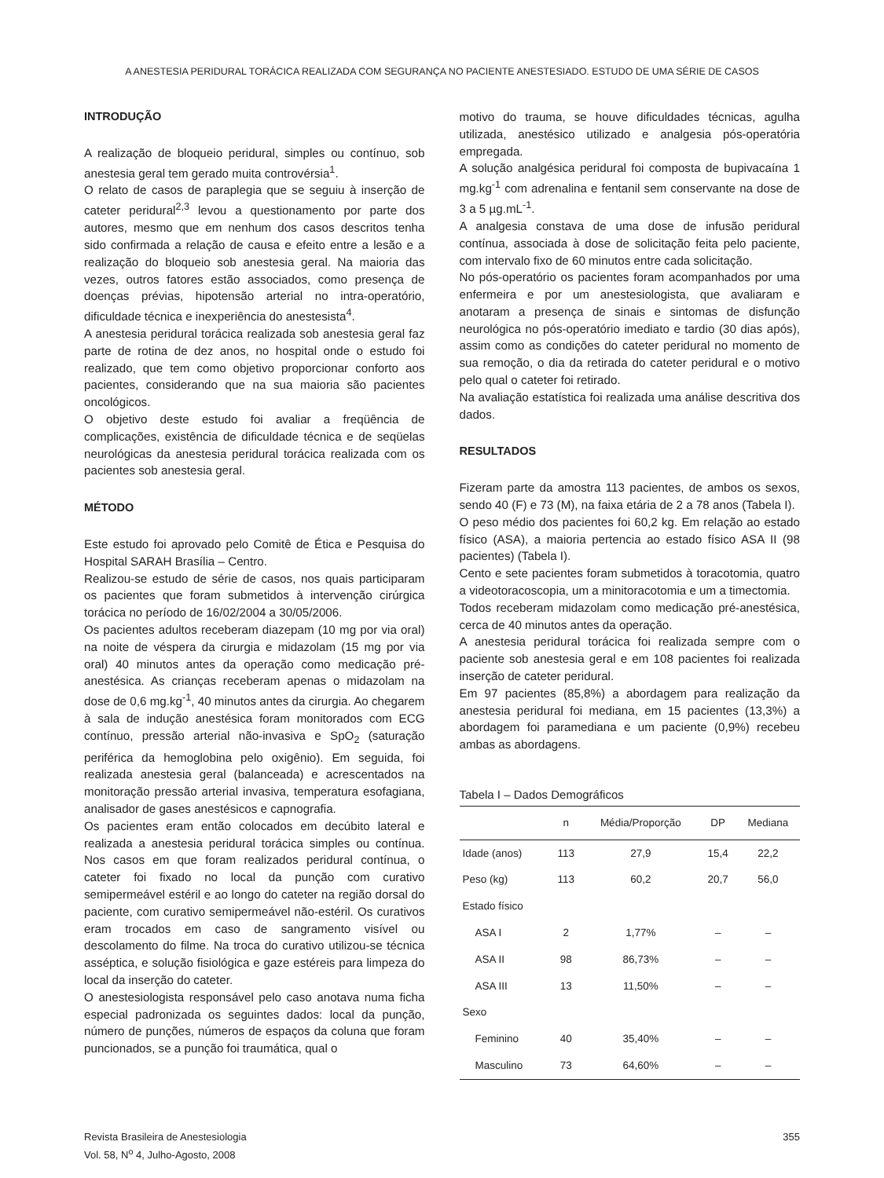A ANESTESIA PERIDURAL TORÁCICA REALIZADA COM SEGURANÇA NO PACIENTE ANESTESIADO. ESTUDO DE UMA SÉRIE DE CASOS
INTRODUÇÃO
A realização de bloqueio peridural, simples ou contínuo, sob anestesia geral tem gerado muita controvérsia<sup>1</sup>.
O relato de casos de paraplegia que se seguiu à inserção de cateter peridural<sup>2,3</sup> levou a questionamento por parte dos autores, mesmo que em nenhum dos casos descritos tenha sido confirmada a relação de causa e efeito entre a lesão e a realização do bloqueio sob anestesia geral. Na maioria das vezes, outros fatores estão associados, como presença de doenças prévias, hipotensão arterial no intra-operatório, dificuldade técnica e inexperiência do anestesista<sup>4</sup>.
A anestesia peridural torácica realizada sob anestesia geral faz parte de rotina de dez anos, no hospital onde o estudo foi realizado, que tem como objetivo proporcionar conforto aos pacientes, considerando que na sua maioria são pacientes oncológicos.
O objetivo deste estudo foi avaliar a freqüência de complicações, existência de dificuldade técnica e de seqüelas neurológicas da anestesia peridural torácica realizada com os pacientes sob anestesia geral.
MÉTODO
Este estudo foi aprovado pelo Comitê de Ética e Pesquisa do Hospital SARAH Brasília – Centro.
Realizou-se estudo de série de casos, nos quais participaram os pacientes que foram submetidos à intervenção cirúrgica torácica no período de 16/02/2004 a 30/05/2006.
Os pacientes adultos receberam diazepam (10 mg por via oral) na noite de véspera da cirurgia e midazolam (15 mg por via oral) 40 minutos antes da operação como medicação pré-anestésica. As crianças receberam apenas o midazolam na dose de 0,6 mg.kg<sup>-1</sup>, 40 minutos antes da cirurgia. Ao chegarem à sala de indução anestésica foram monitorados com ECG contínuo, pressão arterial não-invasiva e SpO<sub>2</sub> (saturação periférica da hemoglobina pelo oxigênio). Em seguida, foi realizada anestesia geral (balanceada) e acrescentados na monitoração pressão arterial invasiva, temperatura esofagiana, analisador de gases anestésicos e capnografia.
Os pacientes eram então colocados em decúbito lateral e realizada a anestesia peridural torácica simples ou contínua. Nos casos em que foram realizados peridural contínua, o cateter foi fixado no local da punção com curativo semipermeável estéril e ao longo do cateter na região dorsal do paciente, com curativo semipermeável não-estéril. Os curativos eram trocados em caso de sangramento visível ou descolamento do filme. Na troca do curativo utilizou-se técnica asséptica, e solução fisiológica e gaze estéreis para limpeza do local da inserção do cateter.
O anestesiologista responsável pelo caso anotava numa ficha especial padronizada os seguintes dados: local da punção, número de punções, números de espaços da coluna que foram puncionados, se a punção foi traumática, qual o
motivo do trauma, se houve dificuldades técnicas, agulha utilizada, anestésico utilizado e analgesia pós-operatória empregada.
A solução analgésica peridural foi composta de bupivacaína 1 mg.kg<sup>-1</sup> com adrenalina e fentanil sem conservante na dose de 3 a 5 µg.mL<sup>-1</sup>.
A analgesia constava de uma dose de infusão peridural contínua, associada à dose de solicitação feita pelo paciente, com intervalo fixo de 60 minutos entre cada solicitação.
No pós-operatório os pacientes foram acompanhados por uma enfermeira e por um anestesiologista, que avaliaram e anotaram a presença de sinais e sintomas de disfunção neurológica no pós-operatório imediato e tardio (30 dias após), assim como as condições do cateter peridural no momento de sua remoção, o dia da retirada do cateter peridural e o motivo pelo qual o cateter foi retirado.
Na avaliação estatística foi realizada uma análise descritiva dos dados.
RESULTADOS
Fizeram parte da amostra 113 pacientes, de ambos os sexos, sendo 40 (F) e 73 (M), na faixa etária de 2 a 78 anos (Tabela I).
O peso médio dos pacientes foi 60,2 kg. Em relação ao estado físico (ASA), a maioria pertencia ao estado físico ASA II (98 pacientes) (Tabela I).
Cento e sete pacientes foram submetidos à toracotomia, quatro a videotoracoscopia, um a minitoracotomia e um a timectomia.
Todos receberam midazolam como medicação pré-anestésica, cerca de 40 minutos antes da operação.
A anestesia peridural torácica foi realizada sempre com o paciente sob anestesia geral e em 108 pacientes foi realizada inserção de cateter peridural.
Em 97 pacientes (85,8%) a abordagem para realização da anestesia peridural foi mediana, em 15 pacientes (13,3%) a abordagem foi paramediana e um paciente (0,9%) recebeu ambas as abordagens.
Tabela I – Dados Demográficos
| | n | Média/Proporção | DP | Mediana |
| --- | --- | --- | --- | --- |
| Idade (anos) | 113 | 27,9 | 15,4 | 22,2 |
| Peso (kg) | 113 | 60,2 | 20,7 | 56,0 |
| Estado físico | | | | |
| ASA I | 2 | 1,77% | – | – |
| ASA II | 98 | 86,73% | – | – |
| ASA III | 13 | 11,50% | – | – |
| Sexo | | | | |
| Feminino | 40 | 35,40% | – | – |
| Masculino | 73 | 64,60% | – | – |
Revista Brasileira de Anestesiologia
Vol. 58, N<sup>o</sup> 4, Julho-Agosto, 2008
355